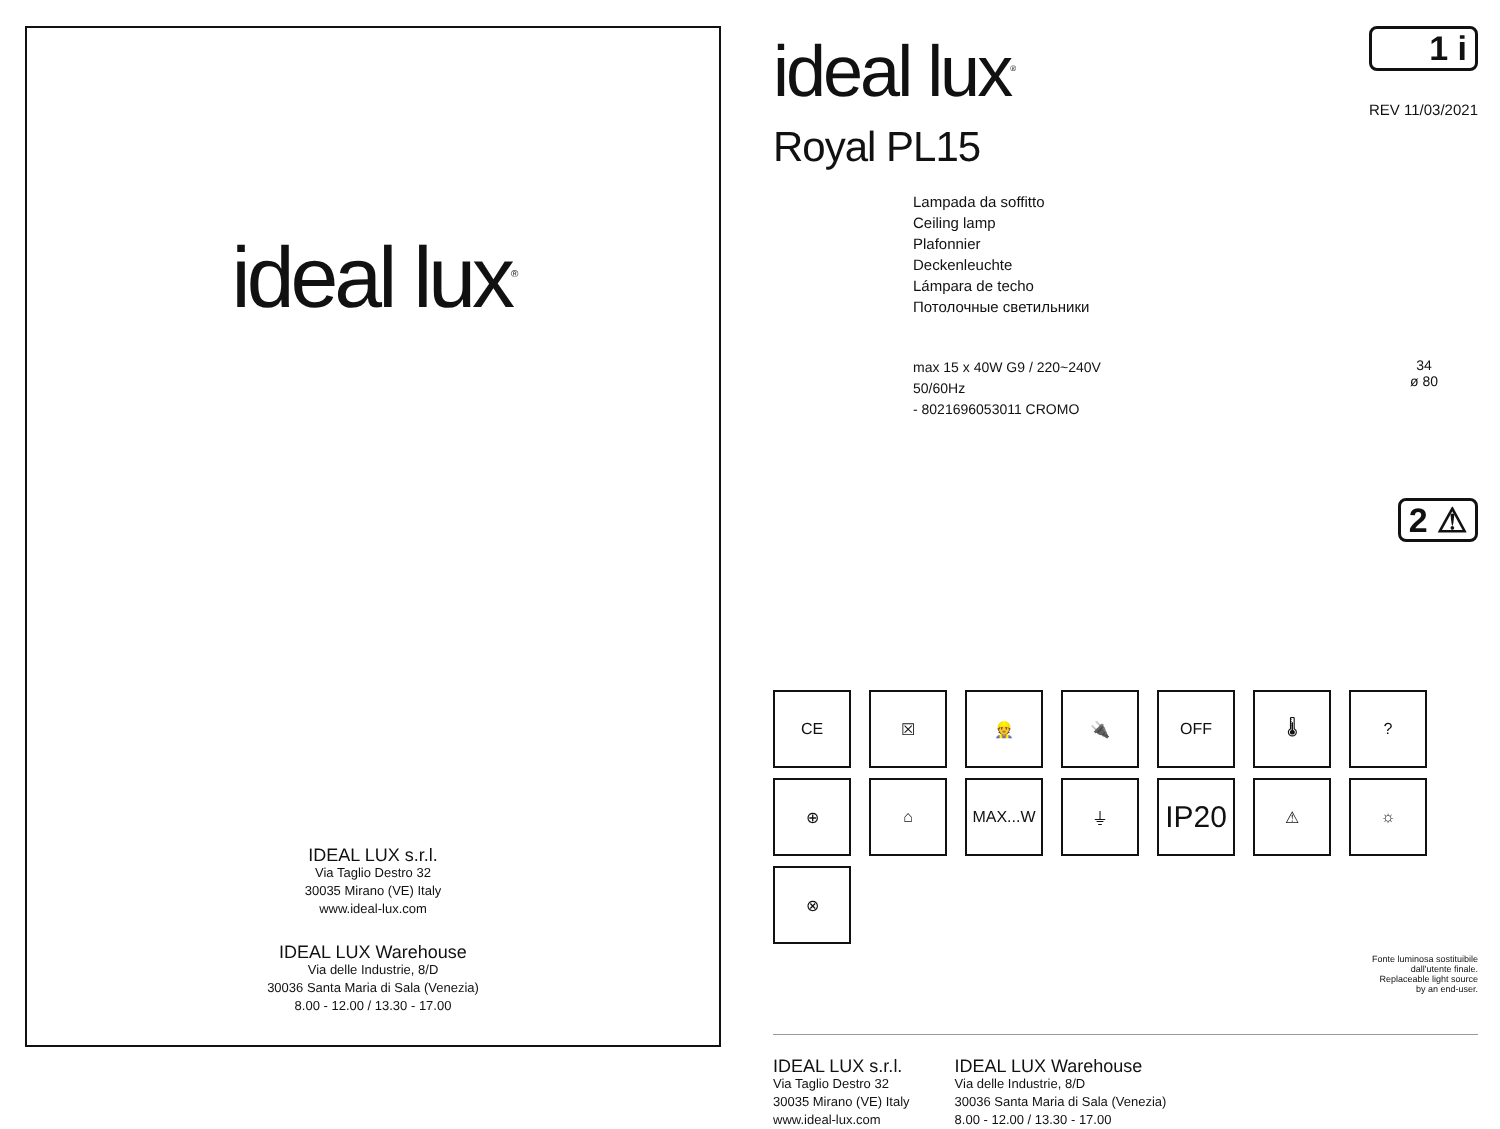ideal lux<sup>®</sup>
IDEAL LUX s.r.l.
Via Taglio Destro 32
30035 Mirano (VE) Italy
www.ideal-lux.com
IDEAL LUX Warehouse
Via delle Industrie, 8/D
30036 Santa Maria di Sala (Venezia)
8.00 - 12.00 / 13.30 - 17.00
ideal lux<sup>®</sup>
1 i
REV 11/03/2021
Royal PL15
Lampada da soffitto
Ceiling lamp
Plafonnier
Deckenleuchte
Lámpara de techo
Потолочные светильники
max 15 x 40W G9 / 220~240V
50/60Hz
- 8021696053011 CROMO
34
ø 80
2 ⚠
CE
☒
👷
🔌
OFF
🌡
?
⊕
⌂
MAX...W
⏚
IP20
⚠
☼
⊗
Fonte luminosa sostituibile
dall'utente finale.
Replaceable light source
by an end-user.
IDEAL LUX s.r.l.
Via Taglio Destro 32
30035 Mirano (VE) Italy
www.ideal-lux.com
IDEAL LUX Warehouse
Via delle Industrie, 8/D
30036 Santa Maria di Sala (Venezia)
8.00 - 12.00 / 13.30 - 17.00